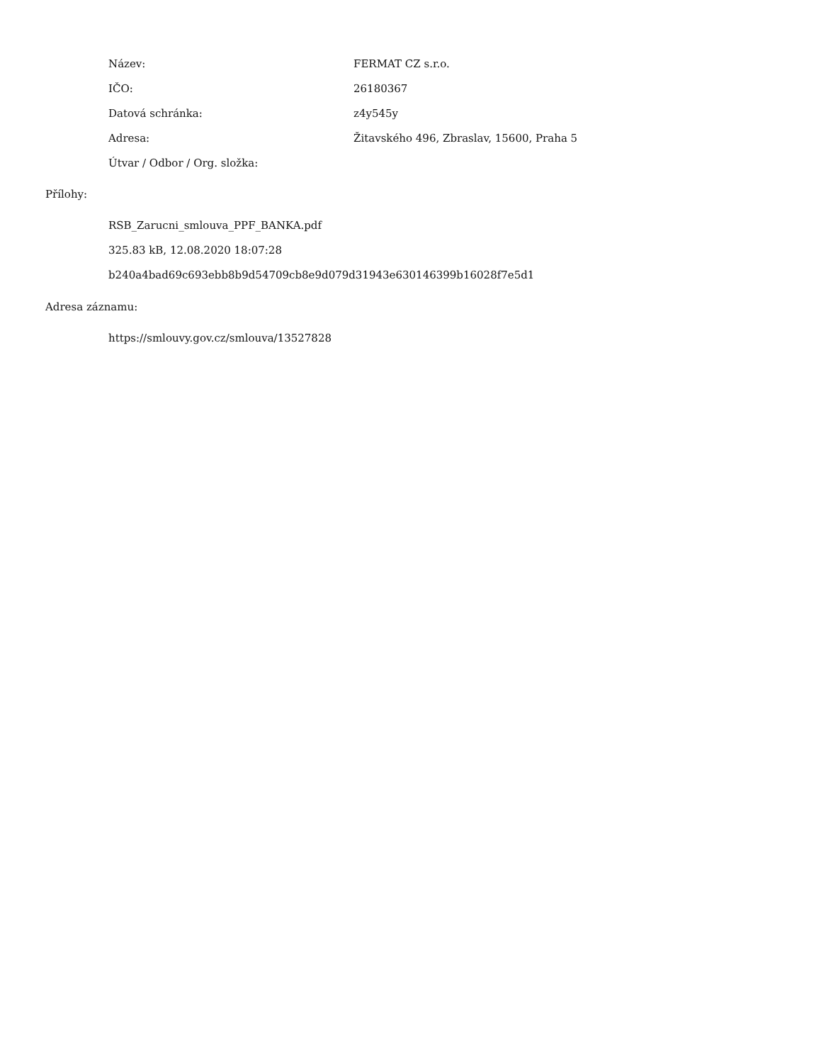| Název: | FERMAT CZ s.r.o. |
| IČO: | 26180367 |
| Datová schránka: | z4y545y |
| Adresa: | Žitavského 496, Zbraslav, 15600, Praha 5 |
| Útvar / Odbor / Org. složka: | |
Přílohy:
RSB_Zarucni_smlouva_PPF_BANKA.pdf
325.83 kB, 12.08.2020 18:07:28
b240a4bad69c693ebb8b9d54709cb8e9d079d31943e630146399b16028f7e5d1
Adresa záznamu:
https://smlouvy.gov.cz/smlouva/13527828